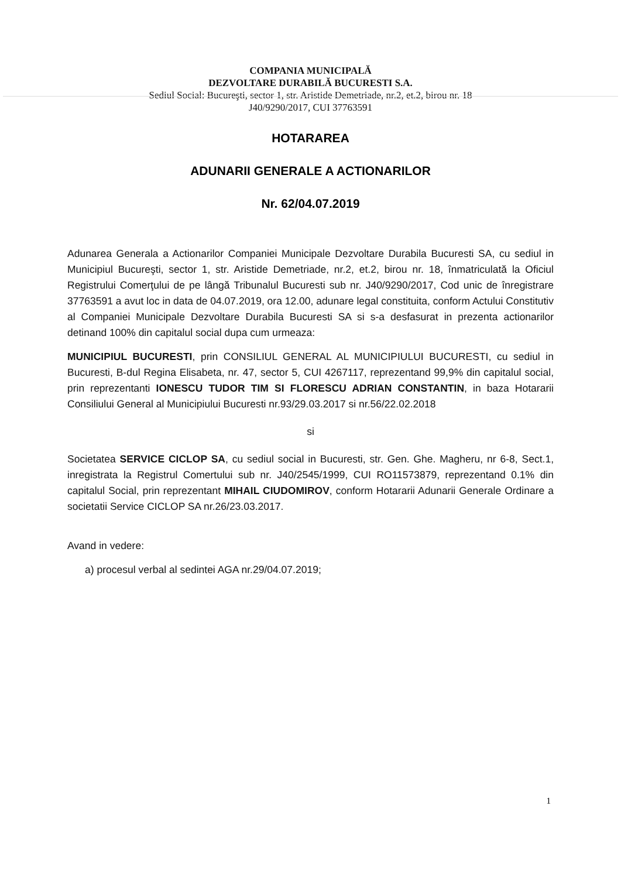COMPANIA MUNICIPALĂ
DEZVOLTARE DURABILĂ BUCURESTI S.A.
Sediul Social: Bucureşti, sector 1, str. Aristide Demetriade, nr.2, et.2, birou nr. 18
J40/9290/2017, CUI 37763591
HOTARAREA
ADUNARII GENERALE A ACTIONARILOR
Nr. 62/04.07.2019
Adunarea Generala a Actionarilor Companiei Municipale Dezvoltare Durabila Bucuresti SA, cu sediul in Municipiul Bucureşti, sector 1, str. Aristide Demetriade, nr.2, et.2, birou nr. 18, înmatriculată la Oficiul Registrului Comerţului de pe lângă Tribunalul Bucuresti sub nr. J40/9290/2017, Cod unic de înregistrare 37763591 a avut loc in data de 04.07.2019, ora 12.00, adunare legal constituita, conform Actului Constitutiv al Companiei Municipale Dezvoltare Durabila Bucuresti SA si s-a desfasurat in prezenta actionarilor detinand 100% din capitalul social dupa cum urmeaza:
MUNICIPIUL BUCURESTI, prin CONSILIUL GENERAL AL MUNICIPIULUI BUCURESTI, cu sediul in Bucuresti, B-dul Regina Elisabeta, nr. 47, sector 5, CUI 4267117, reprezentand 99,9% din capitalul social, prin reprezentanti IONESCU TUDOR TIM SI FLORESCU ADRIAN CONSTANTIN, in baza Hotararii Consiliului General al Municipiului Bucuresti nr.93/29.03.2017 si nr.56/22.02.2018
si
Societatea SERVICE CICLOP SA, cu sediul social in Bucuresti, str. Gen. Ghe. Magheru, nr 6-8, Sect.1, inregistrata la Registrul Comertului sub nr. J40/2545/1999, CUI RO11573879, reprezentand 0.1% din capitalul Social, prin reprezentant MIHAIL CIUDOMIROV, conform Hotararii Adunarii Generale Ordinare a societatii Service CICLOP SA nr.26/23.03.2017.
Avand in vedere:
a) procesul verbal al sedintei AGA nr.29/04.07.2019;
1